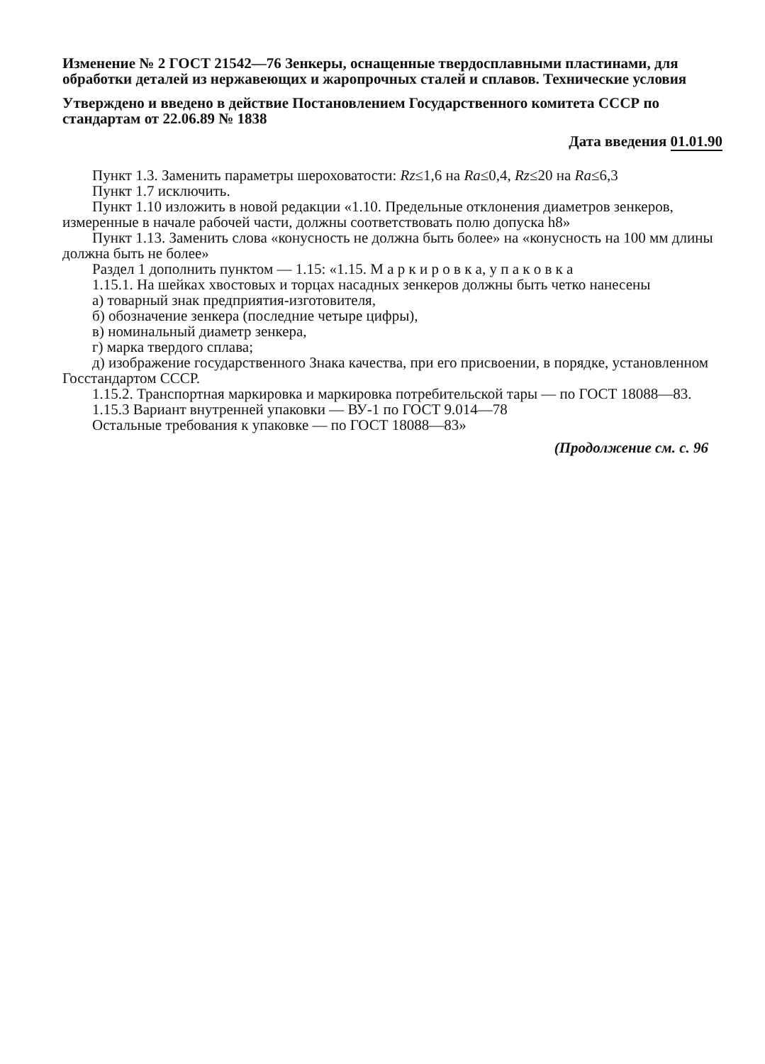Изменение № 2 ГОСТ 21542—76 Зенкеры, оснащенные твердосплавными пластинами, для обработки деталей из нержавеющих и жаропрочных сталей и сплавов. Технические условия
Утверждено и введено в действие Постановлением Государственного комитета СССР по стандартам от 22.06.89 № 1838
Дата введения 01.01.90
Пункт 1.3. Заменить параметры шероховатости: Rz≤1,6 на Ra≤0,4, Rz≤20 на Ra≤6,3
Пункт 1.7 исключить.
Пункт 1.10 изложить в новой редакции «1.10. Предельные отклонения диаметров зенкеров, измеренные в начале рабочей части, должны соответствовать полю допуска h8»
Пункт 1.13. Заменить слова «конусность не должна быть более» на «конусность на 100 мм длины должна быть не более»
Раздел 1 дополнить пунктом — 1.15: «1.15. М а р к и р о в к а, у п а к о в к а
1.15.1. На шейках хвостовых и торцах насадных зенкеров должны быть четко нанесены
а) товарный знак предприятия-изготовителя,
б) обозначение зенкера (последние четыре цифры),
в) номинальный диаметр зенкера,
г) марка твердого сплава;
д) изображение государственного Знака качества, при его присвоении, в порядке, установленном Госстандартом СССР.
1.15.2. Транспортная маркировка и маркировка потребительской тары — по ГОСТ 18088—83.
1.15.3 Вариант внутренней упаковки — ВУ-1 по ГОСТ 9.014—78
Остальные требования к упаковке — по ГОСТ 18088—83»
(Продолжение см. с. 96